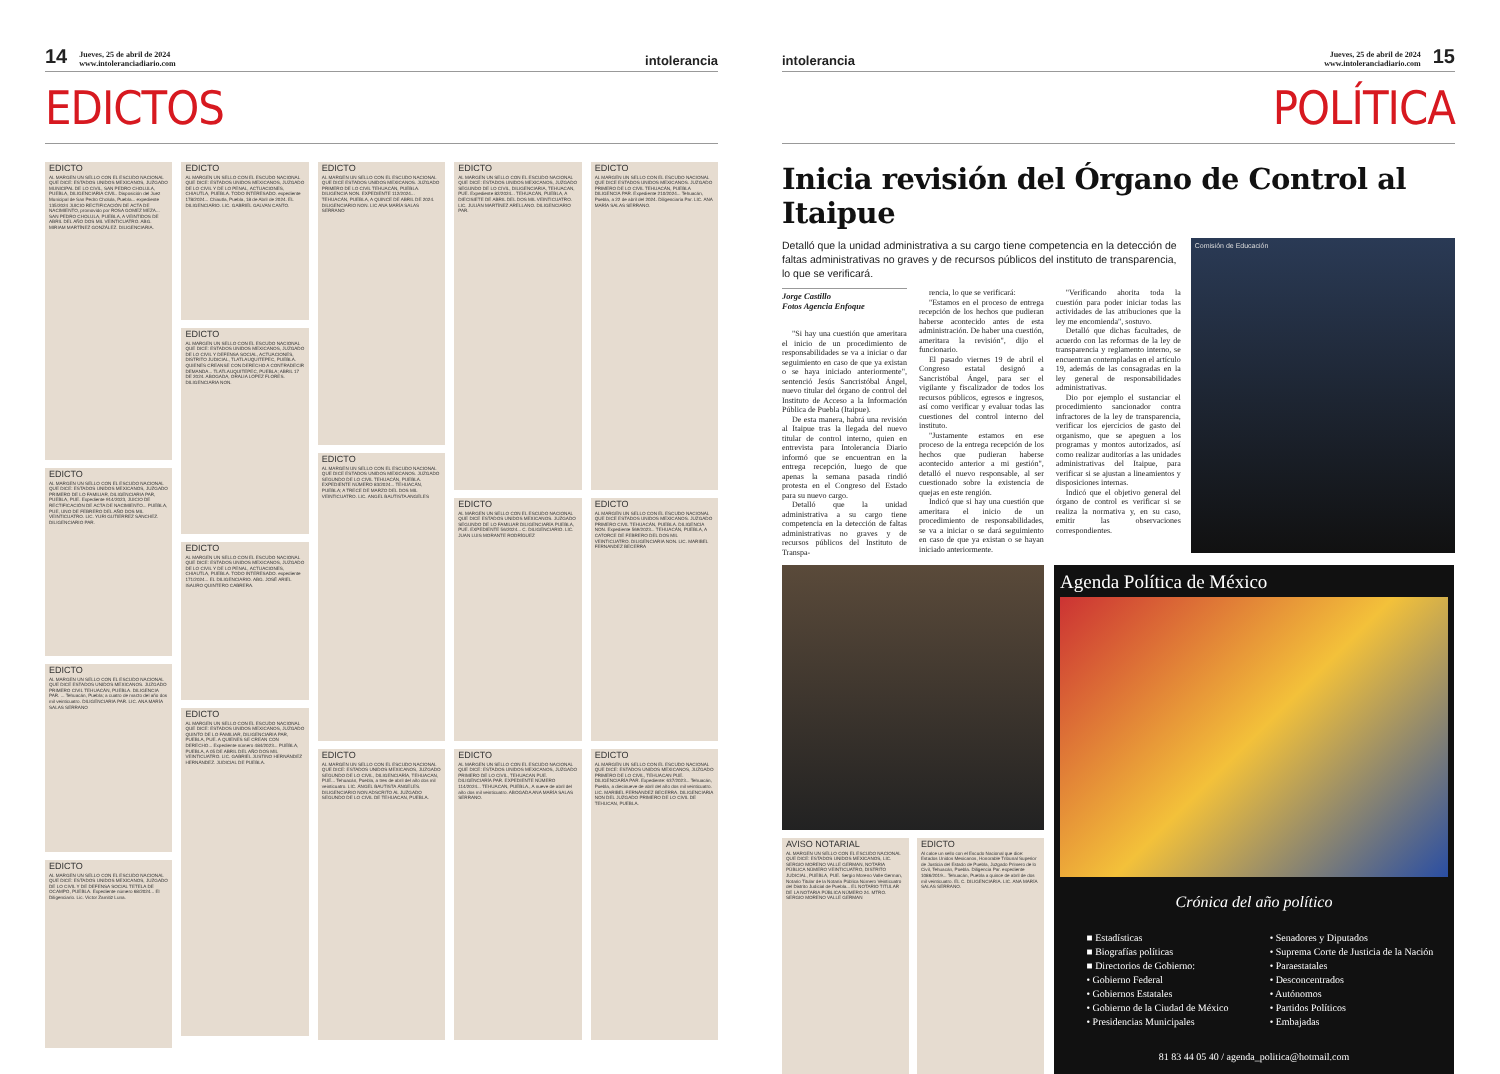14 Jueves, 25 de abril de 2024
www.intoleranciadiario.com
intolerancia
EDICTOS
EDICTO
AL MARGEN UN SELLO CON EL ESCUDO NACIONAL QUE DICE: ESTADOS UNIDOS MEXICANOS, JUZGADO MUNICIPAL DE LO CIVIL, SAN PEDRO CHOLULA, PUEBLA, DILIGENCIARIA CIVIL. Disposición del Juez Municipal de San Pedro Cholula, Puebla... expediente 135/2024 JUICIO RECTIFICACIÓN DE ACTA DE NACIMIENTO, promovido por ROSA GOMEZ MEZA... SAN PEDRO CHOLULA, PUEBLA, A VEINTIDOS DE ABRIL DEL AÑO DOS MIL VEINTICUATRO. ABG. MIRIAM MARTÍNEZ GONZÁLEZ. DILIGENCIARIA.
EDICTO
AL MARGEN UN SELLO CON EL ESCUDO NACIONAL QUE DICE: ESTADOS UNIDOS MEXICANOS, JUZGADO PRIMERO DE LO FAMILIAR, DILIGENCIARIA PAR, PUEBLA, PUE. Expediente 914/2023, JUICIO DE RECTIFICACIÓN DE ACTA DE NACIMIENTO... PUEBLA, PUE, UNO DE FEBRERO DEL AÑO DOS MIL VEINTICUATRO. LIC. YURI GUTIERREZ SÁNCHEZ. DILIGENCIARIO PAR.
EDICTO
AL MARGEN UN SELLO CON EL ESCUDO NACIONAL QUE DICE ESTADOS UNIDOS MEXICANOS. JUZGADO PRIMERO CIVIL TEHUACÁN, PUEBLA. DILIGENCIA PAR. ... Tehuacán, Puebla; a cuatro de marzo del año dos mil veinticuatro. DILIGENCIARIA PAR. LIC. ANA MARÍA SALAS SERRANO
EDICTO
AL MARGEN UN SELLO CON EL ESCUDO NACIONAL QUE DICE: ESTADOS UNIDOS MEXICANOS, JUZGADO DE LO CIVIL Y DE DEFENSA SOCIAL TETELA DE OCAMPO, PUEBLA. Expediente número 68/2024... El Diligenciario. Lic. Víctor Zamitiz Luna.
EDICTO
AL MARGEN UN SELLO CON EL ESCUDO NACIONAL QUE DICE: ESTADOS UNIDOS MEXICANOS, JUZGADO DE LO CIVIL Y DE LO PENAL, ACTUACIONES, CHIAUTLA, PUEBLA. TODO INTERESADO. expediente 178/2024... Chiautla, Puebla, 18 de Abril de 2024. EL DILIGENCIARIO. LIC. GABRIEL GALVAN CANTO.
EDICTO
AL MARGEN UN SELLO CON EL ESCUDO NACIONAL QUE DICE: ESTADOS UNIDOS MEXICANOS, JUZGADO DE LO CIVIL Y DEFENSA SOCIAL, ACTUACIONES, DISTRITO JUDICIAL, TLATLAUQUITEPEC, PUEBLA. QUIENES CREANSE CON DERECHO A CONTRADECIR DEMANDA... TLATLAUQUITEPEC, PUEBLA; ABRIL 17 DE 2024. ABOGADA, ORALIA LÓPEZ FLORES. DILIGENCIARIA NON.
EDICTO
AL MARGEN UN SELLO CON EL ESCUDO NACIONAL QUE DICE: ESTADOS UNIDOS MEXICANOS, JUZGADO DE LO CIVIL Y DE LO PENAL, ACTUACIONES, CHIAUTLA, PUEBLA. TODO INTERESADO. expediente 171/2024... EL DILIGENCIARIO. ABG. JOSÉ ARIEL ISAURO QUINTERO CABRERA.
EDICTO
AL MARGEN UN SELLO CON EL ESCUDO NACIONAL QUE DICE: ESTADOS UNIDOS MEXICANOS, JUZGADO QUINTO DE LO FAMILIAR, DILIGENCIARIA PAR, PUEBLA, PUE. A QUIENES SE CREAN CON DERECHO... Expediente número 484/2023... PUEBLA, PUEBLA, A 05 DE ABRIL DEL AÑO DOS MIL VEINTICUATRO. LIC. GABRIEL JUSTINO HERNÁNDEZ HERNÁNDEZ. JUDICIAL DE PUEBLA.
EDICTO
AL MARGEN UN SELLO CON EL ESCUDO NACIONAL QUE DICE ESTADOS UNIDOS MEXICANOS. JUZGADO PRIMERO DE LO CIVIL TEHUACÁN, PUEBLA. DILIGENCIA NON. EXPEDIENTE 112/2024... TEHUACÁN, PUEBLA, A QUINCE DE ABRIL DE 2024. DILIGENCIARIO NON. LIC ANA MARÍA SALAS SERRANO
EDICTO
AL MARGEN UN SELLO CON EL ESCUDO NACIONAL QUE DICE ESTADOS UNIDOS MEXICANOS. JUZGADO SEGUNDO DE LO CIVIL TEHUACÁN, PUEBLA. EXPEDIENTE NÚMERO 83/2024... TEHUACÁN, PUEBLA; A TRECE DE MARZO DEL DOS MIL VEINTICUATRO. LIC. ANGEL BAUTISTA ANGELES
EDICTO
AL MARGEN UN SELLO CON EL ESCUDO NACIONAL QUE DICE: ESTADOS UNIDOS MEXICANOS, JUZGADO SEGUNDO DE LO CIVIL, DILIGENCIARÍA, TEHUACAN, PUE... Tehuacán, Puebla, a tres de abril del año dos mil veinticuatro. LIC. ÁNGEL BAUTISTA ÁNGELES. DILIGENCIARIO NON ADSCRITO AL JUZGADO SEGUNDO DE LO CIVIL DE TEHUACAN, PUEBLA.
EDICTO
AL MARGEN UN SELLO CON EL ESCUDO NACIONAL QUE DICE: ESTADOS UNIDOS MEXICANOS, JUZGADO SEGUNDO DE LO CIVIL, DILIGENCIARIA, TEHUACAN, PUE. Expediente 82/2024... TEHUACÁN, PUEBLA, A DIECISIETE DE ABRIL DEL DOS MIL VEINTICUATRO. LIC. JULIÁN MARTÍNEZ ARELLANO. DILIGENCIARIO PAR.
EDICTO
AL MARGEN UN SELLO CON EL ESCUDO NACIONAL QUE DICE ESTADOS UNIDOS MEXICANOS. JUZGADO SEGUNDO DE LO FAMILIAR DILIGENCIARÍA PUEBLA, PUE. EXPEDIENTE 56/2024... C. DILIGENCIARIO. LIC. JUAN LUIS MORANTE RODRÍGUEZ
EDICTO
AL MARGEN UN SELLO CON EL ESCUDO NACIONAL QUE DICE: ESTADOS UNIDOS MEXICANOS, JUZGADO PRIMERO DE LO CIVIL, TEHUACAN PUE. DILIGENCIARÍA PAR. EXPEDIENTE NÚMERO 114/2024... TEHUACAN, PUEBLA., A nueve de abril del año dos mil veinticuatro. ABOGADA ANA MARÍA SALAS SERRANO.
EDICTO
AL MARGEN UN SELLO CON EL ESCUDO NACIONAL QUE DICE ESTADOS UNIDOS MEXICANOS. JUZGADO PRIMERO DE LO CIVIL TEHUACÁN, PUEBLA DILIGENCIA PAR. Expediente 210/2024... Tehuacán, Puebla, a 22 de abril del 2024. Diligenciaria Par. LIC. ANA MARÍA SALAS SERRANO.
EDICTO
AL MARGEN UN SELLO CON EL ESCUDO NACIONAL QUE DICE ESTADOS UNIDOS MEXICANOS. JUZGADO PRIMERO CIVIL TEHUACÁN, PUEBLA. DILIGENCIA NON. Expediente 569/2023... TEHUACÁN, PUEBLA, A CATORCE DE FEBRERO DEL DOS MIL VEINTICUATRO. DILIGENCIARIA NON. LIC. MARIBEL FERNANDEZ BECERRA
EDICTO
AL MARGEN UN SELLO CON EL ESCUDO NACIONAL QUE DICE: ESTADOS UNIDOS MEXICANOS, JUZGADO PRIMERO DE LO CIVIL, TEHUACAN PUE. DILIGENCIARÍA PAR. Expediente: 637/2023... Tehuacán, Puebla, a diecinueve de abril del año dos mil veinticuatro. LIC. MARIBEL FERNÁNDEZ BECERRA. DILIGENCIARIA NON DEL JUZGADO PRIMERO DE LO CIVIL DE TEHUCAN, PUEBLA.
intolerancia
Jueves, 25 de abril de 2024
www.intoleranciadiario.com 15
POLÍTICA
Inicia revisión del Órgano de Control al Itaipue
Detalló que la unidad administrativa a su cargo tiene competencia en la detección de faltas administrativas no graves y de recursos públicos del instituto de transparencia, lo que se verificará.
Jorge Castillo
Fotos Agencia Enfoque
"Si hay una cuestión que ameritara el inicio de un procedimiento de responsabilidades se va a iniciar o dar seguimiento en caso de que ya existan o se haya iniciado anteriormente", sentenció Jesús Sancristóbal Ángel, nuevo titular del órgano de control del Instituto de Acceso a la Información Pública de Puebla (Itaipue).
De esta manera, habrá una revisión al Itaipue tras la llegada del nuevo titular de control interno, quien en entrevista para Intolerancia Diario informó que se encuentran en la entrega recepción, luego de que apenas la semana pasada rindió protesta en el Congreso del Estado para su nuevo cargo.
Detalló que la unidad administrativa a su cargo tiene competencia en la detección de faltas administrativas no graves y de recursos públicos del Instituto de Transpa-
rencia, lo que se verificará:
"Estamos en el proceso de entrega recepción de los hechos que pudieran haberse acontecido antes de esta administración. De haber una cuestión, ameritara la revisión", dijo el funcionario.
El pasado viernes 19 de abril el Congreso estatal designó a Sancristóbal Ángel, para ser el vigilante y fiscalizador de todos los recursos públicos, egresos e ingresos, así como verificar y evaluar todas las cuestiones del control interno del instituto.
"Justamente estamos en ese proceso de la entrega recepción de los hechos que pudieran haberse acontecido anterior a mi gestión", detalló el nuevo responsable, al ser cuestionado sobre la existencia de quejas en este rengión.
Indicó que si hay una cuestión que ameritara el inicio de un procedimiento de responsabilidades, se va a iniciar o se dará seguimiento en caso de que ya existan o se hayan iniciado anteriormente.
"Verificando ahorita toda la cuestión para poder iniciar todas las actividades de las atribuciones que la ley me encomienda", sostuvo.
Detalló que dichas facultades, de acuerdo con las reformas de la ley de transparencia y reglamento interno, se encuentran contempladas en el artículo 19, además de las consagradas en la ley general de responsabilidades administrativas.
Dio por ejemplo el sustanciar el procedimiento sancionador contra infractores de la ley de transparencia, verificar los ejercicios de gasto del organismo, que se apeguen a los programas y montos autorizados, así como realizar auditorías a las unidades administrativas del Itaipue, para verificar si se ajustan a lineamientos y disposiciones internas.
Indicó que el objetivo general del órgano de control es verificar si se realiza la normativa y, en su caso, emitir las observaciones correspondientes.
Comisión de Educación
AVISO NOTARIAL
AL MARGEN UN SELLO CON EL ESCUDO NACIONAL QUE DICE: ESTADOS UNIDOS MEXICANOS, LIC. SERGIO MORENO VALLE GERMAN, NOTARIA PÚBLICA NÚMERO VEINTICUATRO, DISTRITO JUDICIAL, PUEBLA, PUE. Sergio Moreno Valle German, Notario Titular de la Notaría Pública Número Veinticuatro del Distrito Judicial de Puebla... EL NOTARIO TITULAR DE LA NOTARIA PÚBLICA NÚMERO 24. MTRO. SERGIO MORENO VALLE GERMAN
EDICTO
Al calce un sello con el Escudo Nacional que dice: Estados Unidos Mexicanos, Honorable Tribunal Superior de Justicia del Estado de Puebla, Juzgado Primero de lo Civil, Tehuacán, Puebla. Diligencia Par. expediente 1086/2019... Tehuacán, Puebla a quince de abril de dos mil veinticuatro. EL C. DILIGENCIARIA. LIC. ANA MARÍA SALAS SERRANO.
Agenda Política de México
Crónica del año político
■ Estadísticas
■ Biografías políticas
■ Directorios de Gobierno:
• Gobierno Federal
• Gobiernos Estatales
• Gobierno de la Ciudad de México
• Presidencias Municipales
• Senadores y Diputados
• Suprema Corte de Justicia de la Nación
• Paraestatales
• Desconcentrados
• Autónomos
• Partidos Políticos
• Embajadas
81 83 44 05 40 / agenda_politica@hotmail.com